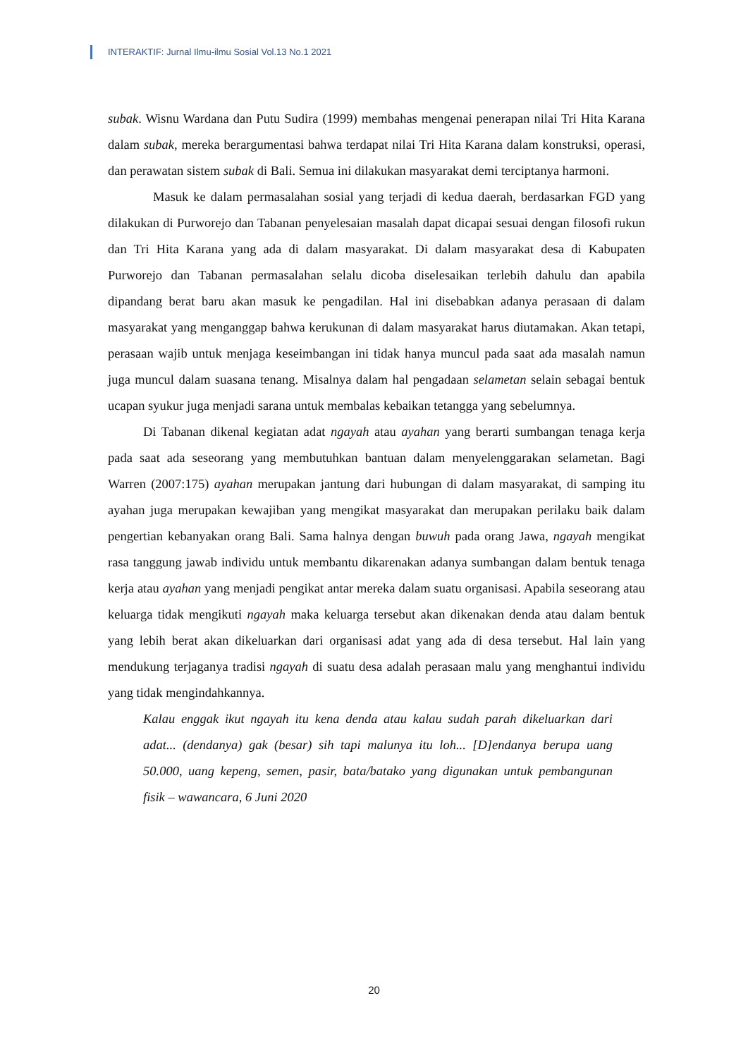INTERAKTIF: Jurnal Ilmu-ilmu Sosial Vol.13 No.1 2021
subak. Wisnu Wardana dan Putu Sudira (1999) membahas mengenai penerapan nilai Tri Hita Karana dalam subak, mereka berargumentasi bahwa terdapat nilai Tri Hita Karana dalam konstruksi, operasi, dan perawatan sistem subak di Bali. Semua ini dilakukan masyarakat demi terciptanya harmoni.
Masuk ke dalam permasalahan sosial yang terjadi di kedua daerah, berdasarkan FGD yang dilakukan di Purworejo dan Tabanan penyelesaian masalah dapat dicapai sesuai dengan filosofi rukun dan Tri Hita Karana yang ada di dalam masyarakat. Di dalam masyarakat desa di Kabupaten Purworejo dan Tabanan permasalahan selalu dicoba diselesaikan terlebih dahulu dan apabila dipandang berat baru akan masuk ke pengadilan. Hal ini disebabkan adanya perasaan di dalam masyarakat yang menganggap bahwa kerukunan di dalam masyarakat harus diutamakan. Akan tetapi, perasaan wajib untuk menjaga keseimbangan ini tidak hanya muncul pada saat ada masalah namun juga muncul dalam suasana tenang. Misalnya dalam hal pengadaan selametan selain sebagai bentuk ucapan syukur juga menjadi sarana untuk membalas kebaikan tetangga yang sebelumnya.
Di Tabanan dikenal kegiatan adat ngayah atau ayahan yang berarti sumbangan tenaga kerja pada saat ada seseorang yang membutuhkan bantuan dalam menyelenggarakan selametan. Bagi Warren (2007:175) ayahan merupakan jantung dari hubungan di dalam masyarakat, di samping itu ayahan juga merupakan kewajiban yang mengikat masyarakat dan merupakan perilaku baik dalam pengertian kebanyakan orang Bali. Sama halnya dengan buwuh pada orang Jawa, ngayah mengikat rasa tanggung jawab individu untuk membantu dikarenakan adanya sumbangan dalam bentuk tenaga kerja atau ayahan yang menjadi pengikat antar mereka dalam suatu organisasi. Apabila seseorang atau keluarga tidak mengikuti ngayah maka keluarga tersebut akan dikenakan denda atau dalam bentuk yang lebih berat akan dikeluarkan dari organisasi adat yang ada di desa tersebut. Hal lain yang mendukung terjaganya tradisi ngayah di suatu desa adalah perasaan malu yang menghantui individu yang tidak mengindahkannya.
Kalau enggak ikut ngayah itu kena denda atau kalau sudah parah dikeluarkan dari adat... (dendanya) gak (besar) sih tapi malunya itu loh... [D]endanya berupa uang 50.000, uang kepeng, semen, pasir, bata/batako yang digunakan untuk pembangunan fisik – wawancara, 6 Juni 2020
20